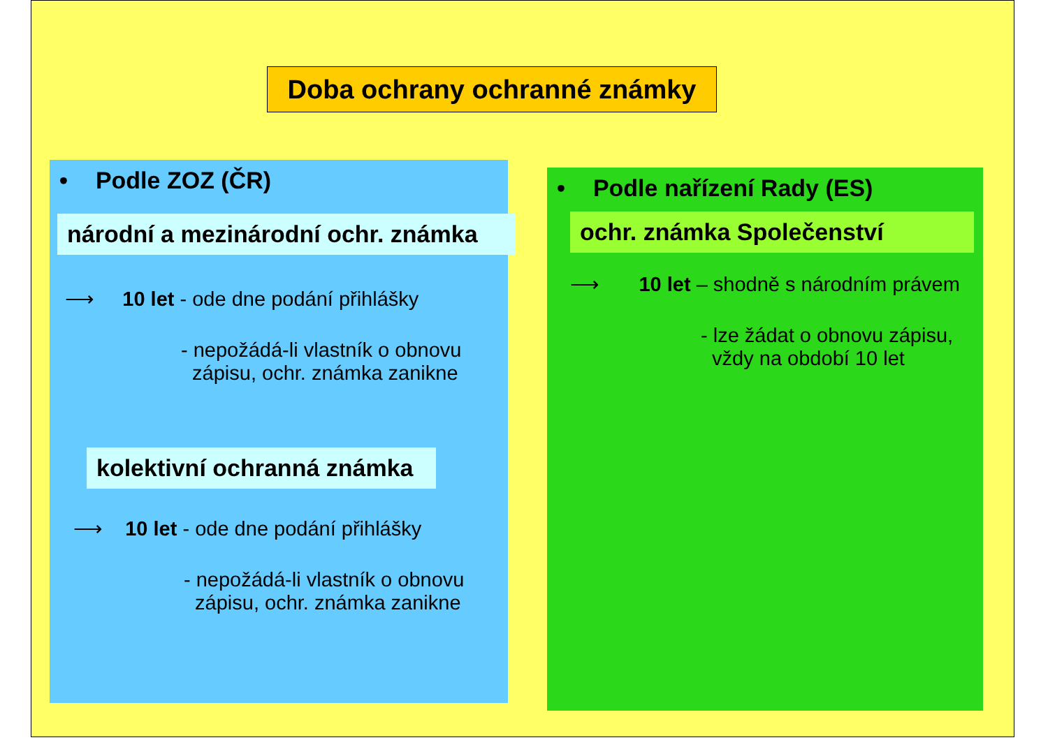Doba ochrany ochranné známky
• Podle ZOZ (ČR)
národní a mezinárodní ochr. známka
⟶ 10 let - ode dne podání přihlášky
- nepožádá-li vlastník o obnovu
zápisu, ochr. známka zanikne
kolektivní ochranná známka
⟶ 10 let - ode dne podání přihlášky
- nepožádá-li vlastník o obnovu
zápisu, ochr. známka zanikne
• Podle nařízení Rady (ES)
ochr. známka Společenství
⟶ 10 let – shodně s národním právem
- lze žádat o obnovu zápisu,
vždy na období 10 let